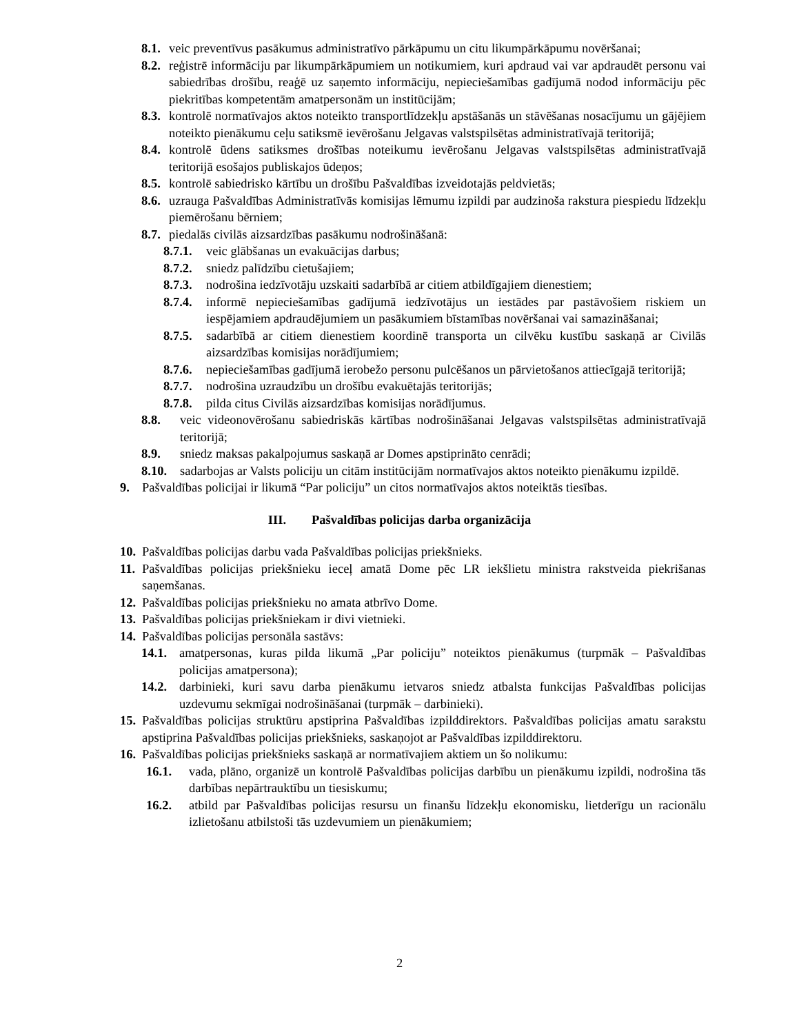8.1. veic preventīvus pasākumus administratīvo pārkāpumu un citu likumpārkāpumu novēršanai;
8.2. reģistrē informāciju par likumpārkāpumiem un notikumiem, kuri apdraud vai var apdraudēt personu vai sabiedrības drošību, reaģē uz saņemto informāciju, nepieciešamības gadījumā nodod informāciju pēc piekritības kompetentām amatpersonām un institūcijām;
8.3. kontrolē normatīvajos aktos noteikto transportlīdzekļu apstāšanās un stāvēšanas nosacījumu un gājējiem noteikto pienākumu ceļu satiksmē ievērošanu Jelgavas valstspilsētas administratīvajā teritorijā;
8.4. kontrolē ūdens satiksmes drošības noteikumu ievērošanu Jelgavas valstspilsētas administratīvajā teritorijā esošajos publiskajos ūdeņos;
8.5. kontrolē sabiedrisko kārtību un drošību Pašvaldības izveidotajās peldvietās;
8.6. uzrauga Pašvaldības Administratīvās komisijas lēmumu izpildi par audzinoša rakstura piespiedu līdzekļu piemērošanu bērniem;
8.7. piedalās civilās aizsardzības pasākumu nodrošināšanā:
8.7.1. veic glābšanas un evakuācijas darbus;
8.7.2. sniedz palīdzību cietušajiem;
8.7.3. nodrošina iedzīvotāju uzskaiti sadarbībā ar citiem atbildīgajiem dienestiem;
8.7.4. informē nepieciešamības gadījumā iedzīvotājus un iestādes par pastāvošiem riskiem un iespējamiem apdraudējumiem un pasākumiem bīstamības novēršanai vai samazināšanai;
8.7.5. sadarbībā ar citiem dienestiem koordinē transporta un cilvēku kustību saskaņā ar Civilās aizsardzības komisijas norādījumiem;
8.7.6. nepieciešamības gadījumā ierobežo personu pulcēšanos un pārvietošanos attiecīgajā teritorijā;
8.7.7. nodrošina uzraudzību un drošību evakuētajās teritorijās;
8.7.8. pilda citus Civilās aizsardzības komisijas norādījumus.
8.8. veic videonovērošanu sabiedriskās kārtības nodrošināšanai Jelgavas valstspilsētas administratīvajā teritorijā;
8.9. sniedz maksas pakalpojumus saskaņā ar Domes apstiprināto cenrādi;
8.10. sadarbojas ar Valsts policiju un citām institūcijām normatīvajos aktos noteikto pienākumu izpildē.
9. Pašvaldības policijai ir likumā “Par policiju” un citos normatīvajos aktos noteiktās tiesības.
III. Pašvaldības policijas darba organizācija
10. Pašvaldības policijas darbu vada Pašvaldības policijas priekšnieks.
11. Pašvaldības policijas priekšnieku ieceļ amatā Dome pēc LR iekšlietu ministra rakstveida piekrišanas saņemšanas.
12. Pašvaldības policijas priekšnieku no amata atbrīvo Dome.
13. Pašvaldības policijas priekšniekam ir divi vietnieki.
14. Pašvaldības policijas personāla sastāvs:
14.1. amatpersonas, kuras pilda likumā „Par policiju” noteiktos pienākumus (turpmāk – Pašvaldības policijas amatpersona);
14.2. darbinieki, kuri savu darba pienākumu ietvaros sniedz atbalsta funkcijas Pašvaldības policijas uzdevumu sekmīgai nodrošināšanai (turpmāk – darbinieki).
15. Pašvaldības policijas struktūru apstiprina Pašvaldības izpilddirektors. Pašvaldības policijas amatu sarakstu apstiprina Pašvaldības policijas priekšnieks, saskaņojot ar Pašvaldības izpilddirektoru.
16. Pašvaldības policijas priekšnieks saskaņā ar normatīvajiem aktiem un šo nolikumu:
16.1. vada, plāno, organizē un kontrolē Pašvaldības policijas darbību un pienākumu izpildi, nodrošina tās darbības nepārtrauktību un tiesiskumu;
16.2. atbild par Pašvaldības policijas resursu un finanšu līdzekļu ekonomisku, lietderīgu un racionālu izlietošanu atbilstoši tās uzdevumiem un pienākumiem;
2